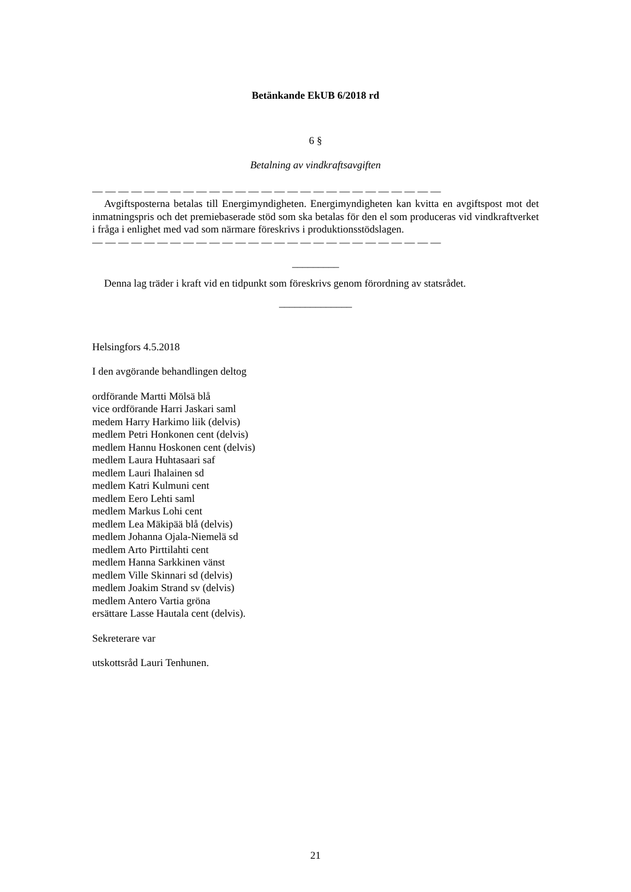Betänkande EkUB 6/2018 rd
6 §
Betalning av vindkraftsavgiften
— — — — — — — — — — — — — — — — — — — — — — — — — — —
Avgiftsposterna betalas till Energimyndigheten. Energimyndigheten kan kvitta en avgiftspost mot det inmatningspris och det premiebaserade stöd som ska betalas för den el som produceras vid vindkraftverket i fråga i enlighet med vad som närmare föreskrivs i produktionsstödslagen.
— — — — — — — — — — — — — — — — — — — — — — — — — — —
_________
Denna lag träder i kraft vid en tidpunkt som föreskrivs genom förordning av statsrådet.
______________
Helsingfors 4.5.2018
I den avgörande behandlingen deltog
ordförande Martti Mölsä blå
vice ordförande Harri Jaskari saml
medem Harry Harkimo liik (delvis)
medlem Petri Honkonen cent (delvis)
medlem Hannu Hoskonen cent (delvis)
medlem Laura Huhtasaari saf
medlem Lauri Ihalainen sd
medlem Katri Kulmuni cent
medlem Eero Lehti saml
medlem Markus Lohi cent
medlem Lea Mäkipää blå (delvis)
medlem Johanna Ojala-Niemelä sd
medlem Arto Pirttilahti cent
medlem Hanna Sarkkinen vänst
medlem Ville Skinnari sd (delvis)
medlem Joakim Strand sv (delvis)
medlem Antero Vartia gröna
ersättare Lasse Hautala cent (delvis).
Sekreterare var
utskottsråd Lauri Tenhunen.
21